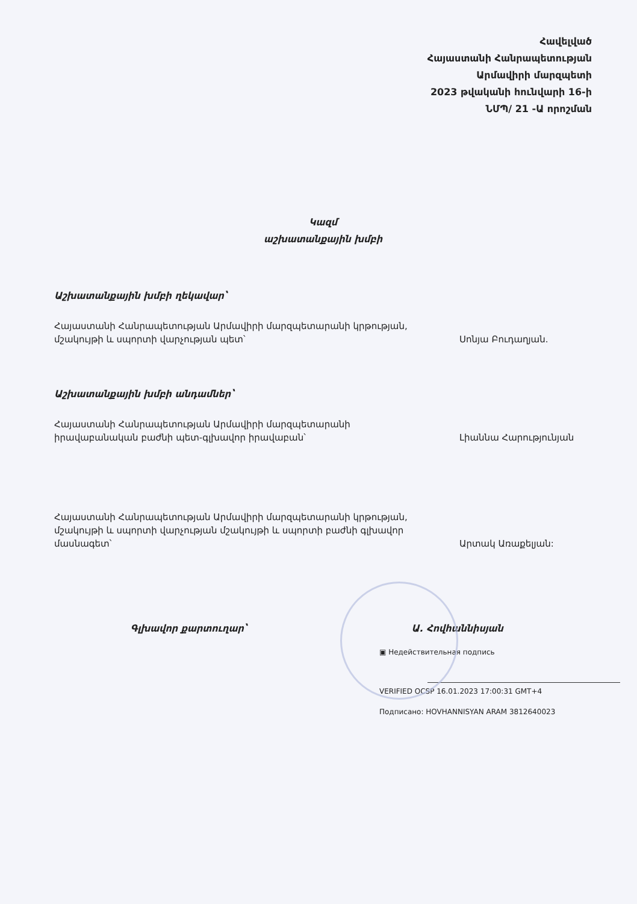Հավելված
Հայաստանի Հանրապետության
Արմավիրի մարզպետի
2023 թվականի հունվարի 16-ի
ՆՄՊ/ 21 -Ա որոշման
Կազմ
աշխատանքային խմբի
Աշխատանքային խմբի ղեկավար՝
Հայաստանի Հանրապետության Արմավիրի մարզպետարանի կրթության, մշակույթի և սպորտի վարչության պետ՝
Սոնյա Բուդաղյան.
Աշխատանքային խմբի անդամներ՝
Հայաստանի Հանրապետության Արմավիրի մարզպետարանի իրավաբանական բաժնի պետ-գլխավոր իրավաբան՝
Լիաննա Հարությունյան
Հայաստանի Հանրապետության Արմավիրի մարզպետարանի կրթության, մշակույթի և սպորտի վարչության մշակույթի և սպորտի բաժնի գլխավոր մասնագետ՝
Արտակ Առաքելյան:
Գլխավոր քարտուղար՝ Ա. Հովհաննիսյան
▣ Недействительная подпись
VERIFIED OCSP 16.01.2023 17:00:31 GMT+4
Подписано: HOVHANNISYAN ARAM 3812640023